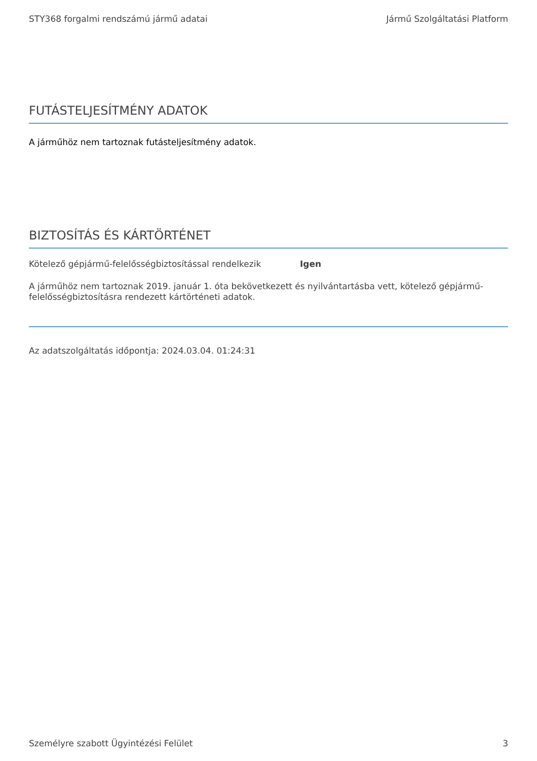STY368 forgalmi rendszámú jármű adatai Jármű Szolgáltatási Platform
FUTÁSTELJESÍTMÉNY ADATOK
A járműhöz nem tartoznak futásteljesítmény adatok.
BIZTOSÍTÁS ÉS KÁRTÖRTÉNET
Kötelező gépjármű-felelősségbiztosítással rendelkezik Igen
A járműhöz nem tartoznak 2019. január 1. óta bekövetkezett és nyilvántartásba vett, kötelező gépjármű-felelősségbiztosításra rendezett kártörténeti adatok.
Az adatszolgáltatás időpontja: 2024.03.04. 01:24:31
Személyre szabott Ügyintézési Felület 3